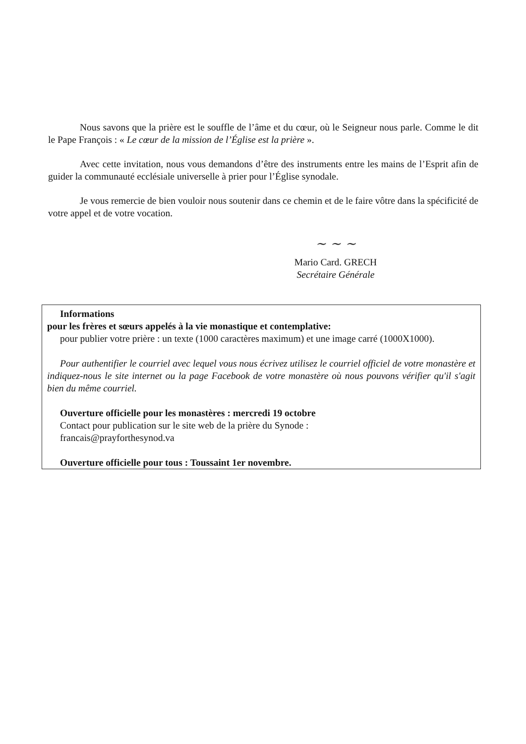Nous savons que la prière est le souffle de l’âme et du cœur, où le Seigneur nous parle. Comme le dit le Pape François : « Le cœur de la mission de l’Église est la prière ».
Avec cette invitation, nous vous demandons d’être des instruments entre les mains de l’Esprit afin de guider la communauté ecclésiale universelle à prier pour l’Église synodale.
Je vous remercie de bien vouloir nous soutenir dans ce chemin et de le faire vôtre dans la spécificité de votre appel et de votre vocation.
~ ~ ~
Mario Card. GRECH
Secrétaire Générale
Informations
pour les frères et sœurs appelés à la vie monastique et contemplative:
pour publier votre prière : un texte (1000 caractères maximum) et une image carré (1000X1000).
Pour authentifier le courriel avec lequel vous nous écrivez utilisez le courriel officiel de votre monastère et indiquez-nous le site internet ou la page Facebook de votre monastère où nous pouvons vérifier qu'il s'agit bien du même courriel.
Ouverture officielle pour les monastères : mercredi 19 octobre
Contact pour publication sur le site web de la prière du Synode :
francais@prayforthesynod.va
Ouverture officielle pour tous : Toussaint 1er novembre.